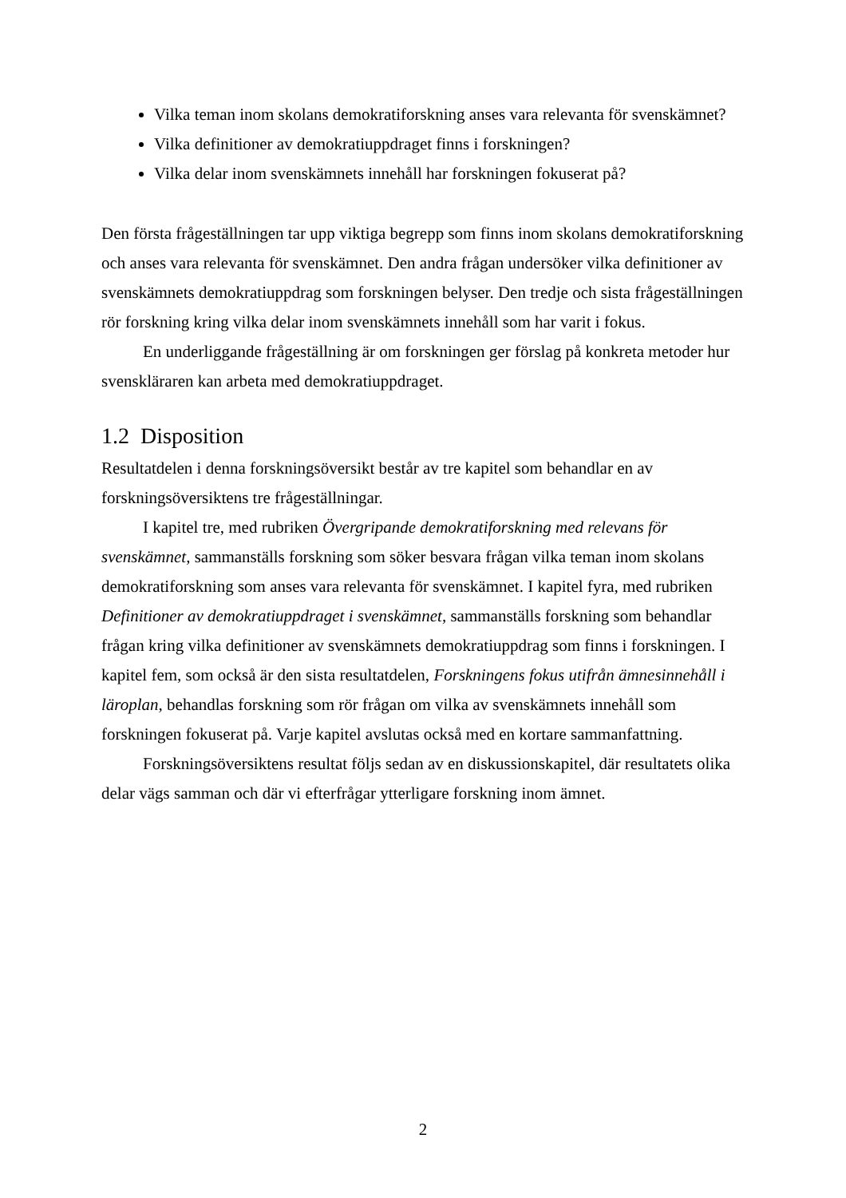Vilka teman inom skolans demokratiforskning anses vara relevanta för svenskämnet?
Vilka definitioner av demokratiuppdraget finns i forskningen?
Vilka delar inom svenskämnets innehåll har forskningen fokuserat på?
Den första frågeställningen tar upp viktiga begrepp som finns inom skolans demokratiforskning och anses vara relevanta för svenskämnet. Den andra frågan undersöker vilka definitioner av svenskämnets demokratiuppdrag som forskningen belyser. Den tredje och sista frågeställningen rör forskning kring vilka delar inom svenskämnets innehåll som har varit i fokus.
En underliggande frågeställning är om forskningen ger förslag på konkreta metoder hur svenskläraren kan arbeta med demokratiuppdraget.
1.2 Disposition
Resultatdelen i denna forskningsöversikt består av tre kapitel som behandlar en av forskningsöversiktens tre frågeställningar.
I kapitel tre, med rubriken Övergripande demokratiforskning med relevans för svenskämnet, sammanställs forskning som söker besvara frågan vilka teman inom skolans demokratiforskning som anses vara relevanta för svenskämnet. I kapitel fyra, med rubriken Definitioner av demokratiuppdraget i svenskämnet, sammanställs forskning som behandlar frågan kring vilka definitioner av svenskämnets demokratiuppdrag som finns i forskningen. I kapitel fem, som också är den sista resultatdelen, Forskningens fokus utifrån ämnesinnehåll i läroplan, behandlas forskning som rör frågan om vilka av svenskämnets innehåll som forskningen fokuserat på. Varje kapitel avslutas också med en kortare sammanfattning.
Forskningsöversiktens resultat följs sedan av en diskussionskapitel, där resultatets olika delar vägs samman och där vi efterfrågar ytterligare forskning inom ämnet.
2